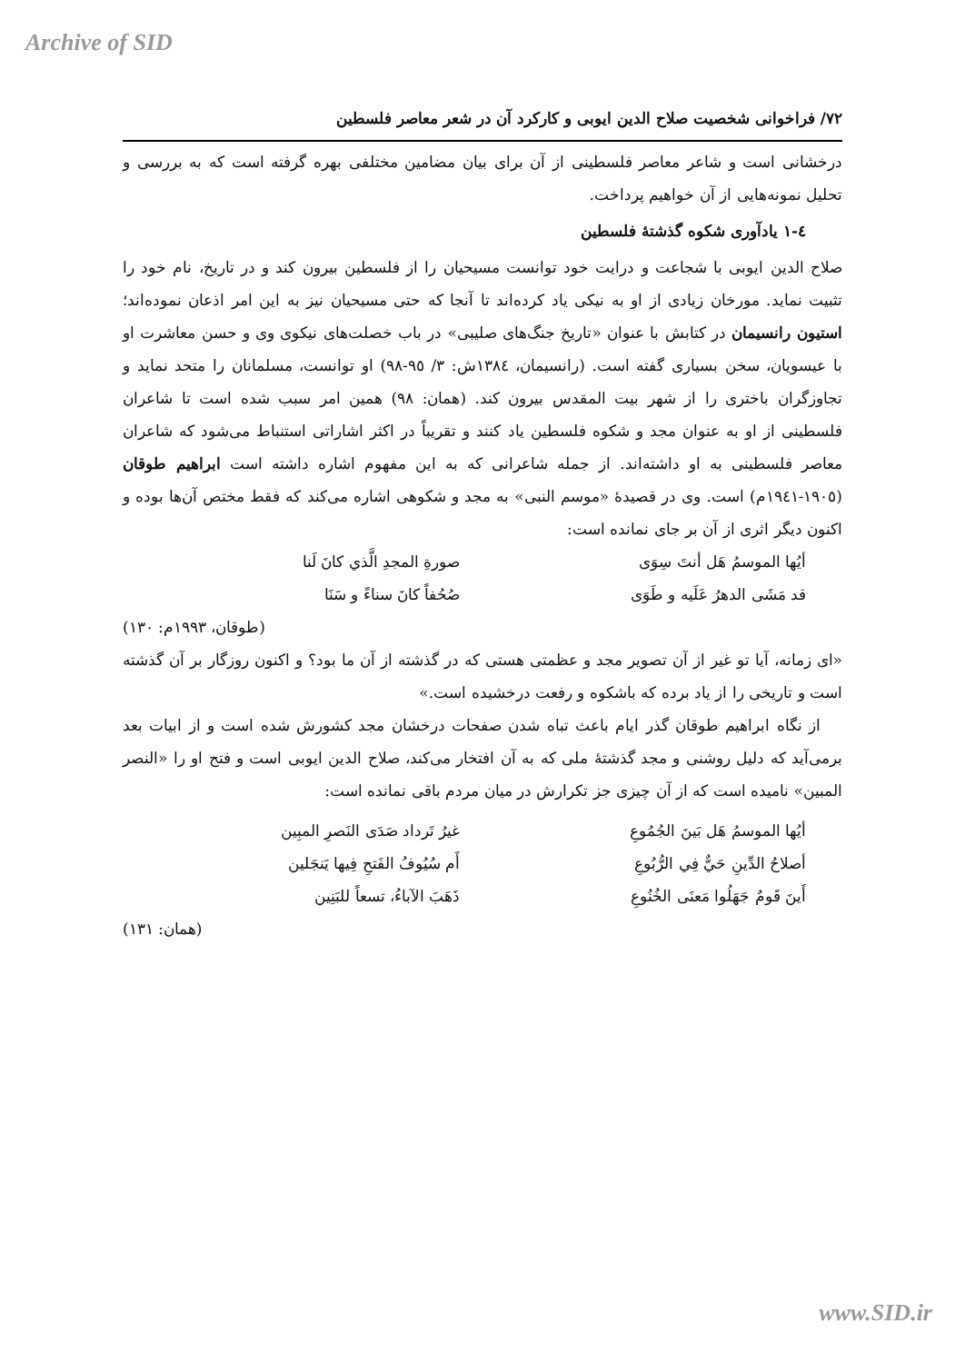Archive of SID
۷۲/ فراخوانی شخصیت صلاح الدین ایوبی و کارکرد آن در شعر معاصر فلسطین
درخشانی است و شاعر معاصر فلسطینی از آن برای بیان مضامین مختلفی بهره گرفته است که به بررسی و تحلیل نمونه‌هایی از آن خواهیم پرداخت.
٤-١ یادآوری شکوه گذشتۀ فلسطین
صلاح الدین ایوبی با شجاعت و درایت خود توانست مسیحیان را از فلسطین بیرون کند و در تاریخ، نام خود را تثبیت نماید. مورخان زیادی از او به نیکی یاد کرده‌اند تا آنجا که حتی مسیحیان نیز به این امر اذعان نموده‌اند؛ استیون رانسیمان در کتابش با عنوان «تاریخ جنگ‌های صلیبی» در باب خصلت‌های نیکوی وی و حسن معاشرت او با عیسویان، سخن بسیاری گفته است. (رانسیمان، ١٣٨٤ش: ٣/ ٩٥-٩٨) او توانست، مسلمانان را متحد نماید و تجاوزگران باختری را از شهر بیت المقدس بیرون کند. (همان: ٩٨) همین امر سبب شده است تا شاعران فلسطینی از او به عنوان مجد و شکوه فلسطین یاد کنند و تقریباً در اکثر اشاراتی استنباط می‌شود که شاعران معاصر فلسطینی به او داشته‌اند. از جمله شاعرانی که به این مفهوم اشاره داشته است ابراهیم طوقان (١٩٠٥-١٩٤١م) است. وی در قصیدۀ «موسم النبی» به مجد و شکوهی اشاره می‌کند که فقط مختص آن‌ها بوده و اکنون دیگر اثری از آن بر جای نمانده است:
أيُها الموسمُ هَل أنتَ سِوَى صورةِ المجدِ الَّذي كانَ لَنا
قد مَشَى الدهرُ عَلَيه و طَوَى صُحُفاً كانَ سناءً و سَنَا
(طوقان، ١٩٩٣م: ١٣٠)
«ای زمانه، آیا تو غیر از آن تصویر مجد و عظمتی هستی که در گذشته از آن ما بود؟ و اکنون روزگار بر آن گذشته است و تاریخی را از یاد برده که باشکوه و رفعت درخشیده است.»
از نگاه ابراهیم طوقان گذر ایام باعث تباه شدن صفحات درخشان مجد کشورش شده است و از ابیات بعد برمی‌آید که دلیل روشنی و مجد گذشتۀ ملی که به آن افتخار می‌کند، صلاح الدین ایوبی است و فتح او را «النصر المبین» نامیده است که از آن چیزی جز تکرارش در میان مردم باقی نمانده است:
أيُها الموسمُ هَل بَينَ الجُمُوعِ غيرُ تَرداد صَدَى النَصرِ المبِين
أصلاحُ الدِّينِ حَيٌّ فِي الرُّبُوعِ أَم سُيُوفُ الفَتحِ فِيها يَنجَلين
أَينَ قَومٌ جَهَلُوا مَعنَى الخُنُوعِ ذَهَبَ الآباءُ، تسعاً للبَنِين
(همان: ١٣١)
www.SID.ir